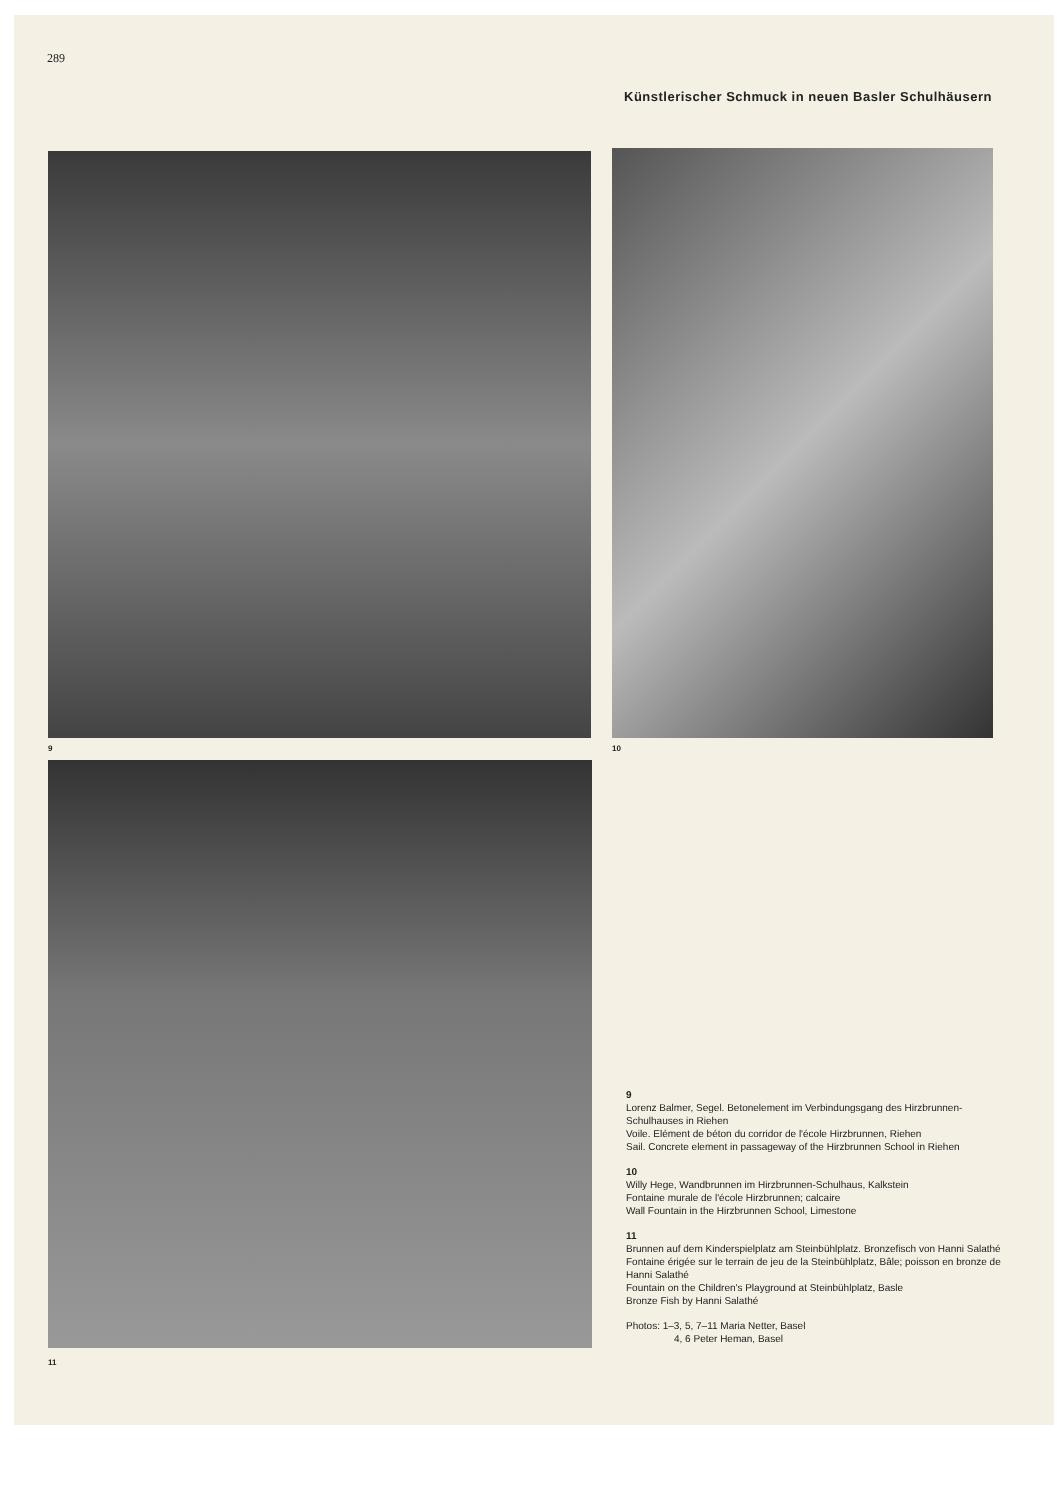289
Künstlerischer Schmuck in neuen Basler Schulhäusern
9 10
11
9
Lorenz Balmer, Segel. Betonelement im Verbindungsgang des Hirzbrunnen-Schulhauses in Riehen
Voile. Elément de béton du corridor de l'école Hirzbrunnen, Riehen
Sail. Concrete element in passageway of the Hirzbrunnen School in Riehen
10
Willy Hege, Wandbrunnen im Hirzbrunnen-Schulhaus, Kalkstein
Fontaine murale de l'école Hirzbrunnen; calcaire
Wall Fountain in the Hirzbrunnen School, Limestone
11
Brunnen auf dem Kinderspielplatz am Steinbühlplatz. Bronzefisch von Hanni Salathé
Fontaine érigée sur le terrain de jeu de la Steinbühlplatz, Bâle; poisson en bronze de Hanni Salathé
Fountain on the Children's Playground at Steinbühlplatz, Basle
Bronze Fish by Hanni Salathé
Photos: 1–3, 5, 7–11 Maria Netter, Basel
4, 6 Peter Heman, Basel